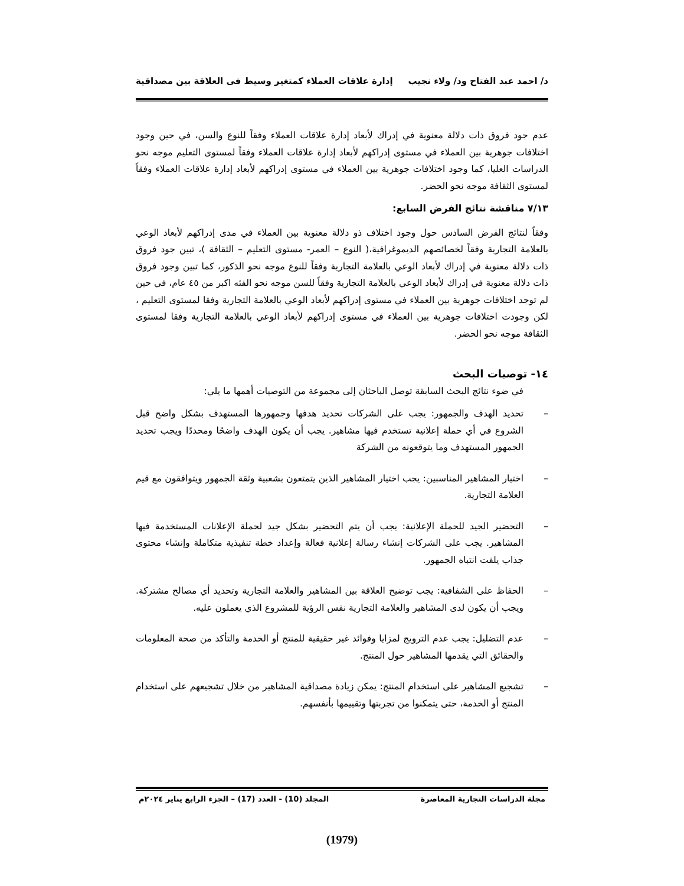د/ احمد عبد الفتاح ود/ ولاء نجيب إدارة علاقات العملاء كمتغير وسيط فى العلاقة بين مصداقية
عدم جود فروق ذات دلالة معنوية في إدراك لأبعاد إدارة علاقات العملاء وفقاً للنوع والسن، في حين وجود اختلافات جوهرية بين العملاء في مستوى إدراكهم لأبعاد إدارة علاقات العملاء وفقاً لمستوى التعليم موجه نحو الدراسات العليا، كما وجود اختلافات جوهرية بين العملاء في مستوى إدراكهم لأبعاد إدارة علاقات العملاء وفقاً لمستوى الثقافة موجه نحو الحضر.
٧/١٣ مناقشة نتائج الفرض السابع:
وفقاً لنتائج الفرض السادس حول وجود اختلاف ذو دلالة معنوية بين العملاء في مدى إدراكهم لأبعاد الوعي بالعلامة التجارية وفقاً لخصائصهم الديموغرافية،( النوع – العمر- مستوى التعليم – الثقافة )، تبين جود فروق ذات دلالة معنوية في إدراك لأبعاد الوعي بالعلامة التجارية وفقاً للنوع موجه نحو الذكور، كما تبين وجود فروق ذات دلالة معنوية في إدراك لأبعاد الوعي بالعلامة التجارية وفقاً للسن موجه نحو الفئه اكبر من ٤٥ عام، في حين لم توجد اختلافات جوهرية بين العملاء في مستوى إدراكهم لأبعاد الوعي بالعلامة التجارية وفقا لمستوى التعليم ، لكن وجودت اختلافات جوهرية بين العملاء في مستوى إدراكهم لأبعاد الوعي بالعلامة التجارية وفقا لمستوى الثقافة موجه نحو الحضر.
١٤- توصيات البحث
في ضوء نتائج البحث السابقة توصل الباحثان إلى مجموعة من التوصيات أهمها ما يلي:
– تحديد الهدف والجمهور: يجب على الشركات تحديد هدفها وجمهورها المستهدف بشكل واضح قبل الشروع في أي حملة إعلانية تستخدم فيها مشاهير. يجب أن يكون الهدف واضحًا ومحددًا ويجب تحديد الجمهور المستهدف وما يتوقعونه من الشركة
– اختيار المشاهير المناسبين: يجب اختيار المشاهير الذين يتمتعون بشعبية وثقة الجمهور ويتوافقون مع قيم العلامة التجارية.
– التحضير الجيد للحملة الإعلانية: يجب أن يتم التحضير بشكل جيد لحملة الإعلانات المستخدمة فيها المشاهير. يجب على الشركات إنشاء رسالة إعلانية فعالة وإعداد خطة تنفيذية متكاملة وإنشاء محتوى جذاب يلفت انتباه الجمهور.
– الحفاظ على الشفافية: يجب توضيح العلاقة بين المشاهير والعلامة التجارية وتحديد أي مصالح مشتركة. ويجب أن يكون لدى المشاهير والعلامة التجارية نفس الرؤية للمشروع الذي يعملون عليه.
– عدم التضليل: يجب عدم الترويج لمزايا وفوائد غير حقيقية للمنتج أو الخدمة والتأكد من صحة المعلومات والحقائق التي يقدمها المشاهير حول المنتج.
– تشجيع المشاهير على استخدام المنتج: يمكن زيادة مصداقية المشاهير من خلال تشجيعهم على استخدام المنتج أو الخدمة، حتى يتمكنوا من تجربتها وتقييمها بأنفسهم.
مجلة الدراسات التجارية المعاصرة المجلد (10) - العدد (17) – الجزء الرابع يناير ٢٠٢٤م
(1979)